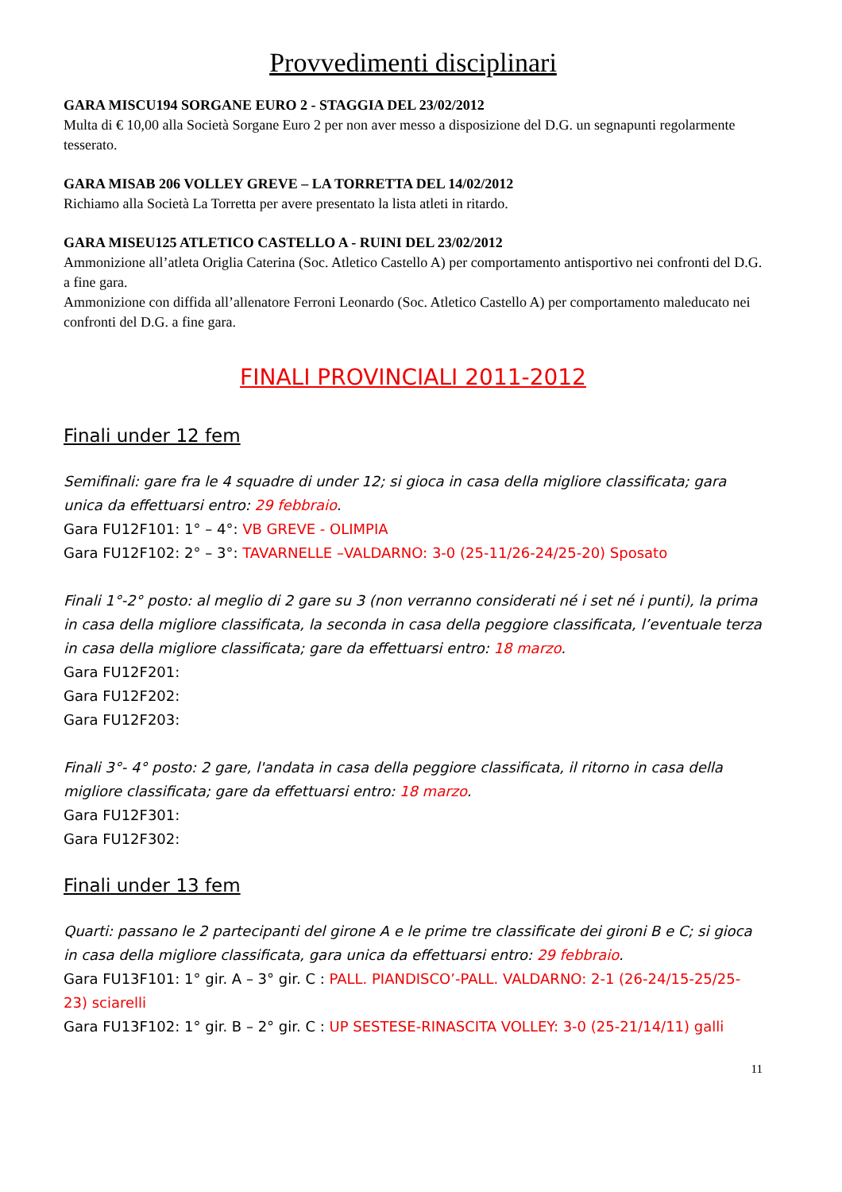Provvedimenti disciplinari
GARA MISCU194 SORGANE EURO 2 - STAGGIA DEL 23/02/2012
Multa di € 10,00 alla Società Sorgane Euro 2 per non aver messo a disposizione del D.G. un segnapunti regolarmente tesserato.
GARA MISAB 206 VOLLEY GREVE – LA TORRETTA DEL 14/02/2012
Richiamo alla Società La Torretta per avere presentato la lista atleti in ritardo.
GARA MISEU125 ATLETICO CASTELLO A - RUINI DEL 23/02/2012
Ammonizione all’atleta Origlia Caterina (Soc. Atletico Castello A) per comportamento antisportivo nei confronti del D.G. a fine gara.
Ammonizione con diffida all’allenatore Ferroni Leonardo (Soc. Atletico Castello A) per comportamento maleducato nei confronti del D.G. a fine gara.
FINALI PROVINCIALI 2011-2012
Finali under 12 fem
Semifinali: gare fra le 4 squadre di under 12; si gioca in casa della migliore classificata; gara unica da effettuarsi entro: 29 febbraio.
Gara FU12F101: 1° – 4°: VB GREVE - OLIMPIA
Gara FU12F102: 2° – 3°: TAVARNELLE –VALDARNO: 3-0 (25-11/26-24/25-20) Sposato
Finali 1°-2° posto: al meglio di 2 gare su 3 (non verranno considerati né i set né i punti), la prima in casa della migliore classificata, la seconda in casa della peggiore classificata, l’eventuale terza in casa della migliore classificata; gare da effettuarsi entro: 18 marzo.
Gara FU12F201:
Gara FU12F202:
Gara FU12F203:
Finali 3°- 4° posto: 2 gare, l'andata in casa della peggiore classificata, il ritorno in casa della migliore classificata; gare da effettuarsi entro: 18 marzo.
Gara FU12F301:
Gara FU12F302:
Finali under 13 fem
Quarti: passano le 2 partecipanti del girone A e le prime tre classificate dei gironi B e C; si gioca in casa della migliore classificata, gara unica da effettuarsi entro: 29 febbraio.
Gara FU13F101: 1° gir. A – 3° gir. C : PALL. PIANDISCO’-PALL. VALDARNO: 2-1 (26-24/15-25/25-23) sciarelli
Gara FU13F102: 1° gir. B – 2° gir. C : UP SESTESE-RINASCITA VOLLEY: 3-0 (25-21/14/11) galli
11